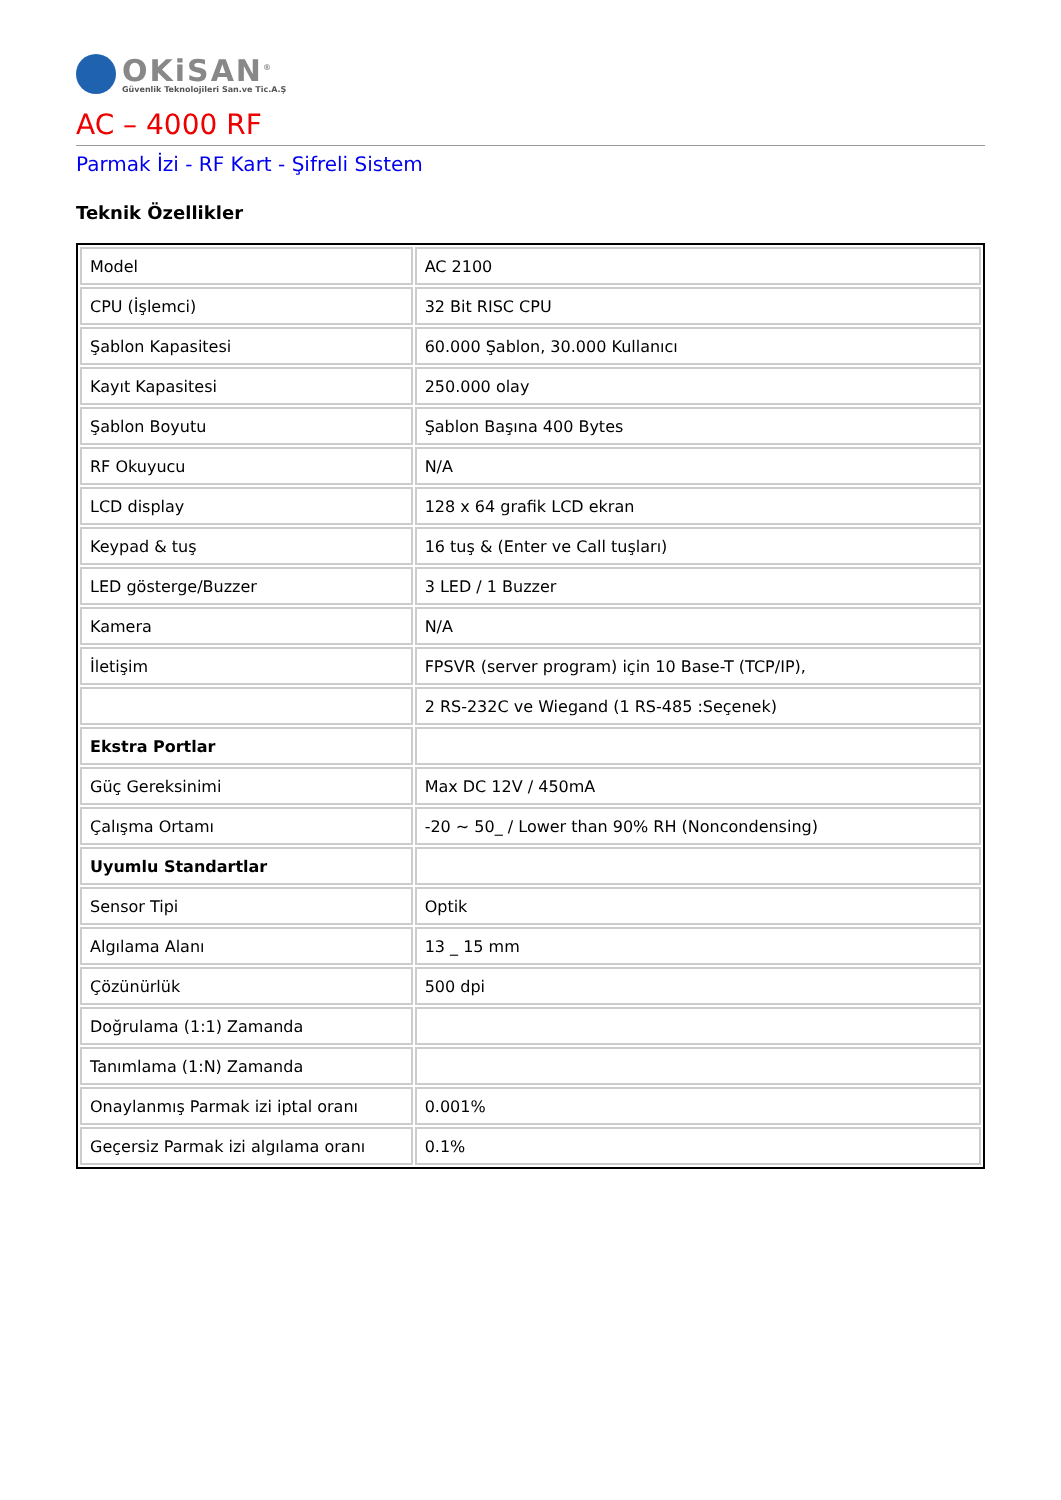OKiSAN<sup>®</sup>
Güvenlik Teknolojileri San.ve Tic.A.Ş
AC – 4000 RF
Parmak İzi - RF Kart - Şifreli Sistem
Teknik Özellikler
| Model | AC 2100 |
| CPU (İşlemci) | 32 Bit RISC CPU |
| Şablon Kapasitesi | 60.000 Şablon, 30.000 Kullanıcı |
| Kayıt Kapasitesi | 250.000 olay |
| Şablon Boyutu | Şablon Başına 400 Bytes |
| RF Okuyucu | N/A |
| LCD display | 128 x 64 grafik LCD ekran |
| Keypad & tuş | 16 tuş & (Enter ve Call tuşları) |
| LED gösterge/Buzzer | 3 LED / 1 Buzzer |
| Kamera | N/A |
| İletişim | FPSVR (server program) için 10 Base-T (TCP/IP), |
| | 2 RS-232C ve Wiegand (1 RS-485 :Seçenek) |
| Ekstra Portlar | |
| Güç Gereksinimi | Max DC 12V / 450mA |
| Çalışma Ortamı | -20 ~ 50_ / Lower than 90% RH (Noncondensing) |
| Uyumlu Standartlar | |
| Sensor Tipi | Optik |
| Algılama Alanı | 13 _ 15 mm |
| Çözünürlük | 500 dpi |
| Doğrulama (1:1) Zamanda | |
| Tanımlama (1:N) Zamanda | |
| Onaylanmış Parmak izi iptal oranı | 0.001% |
| Geçersiz Parmak izi algılama oranı | 0.1% |